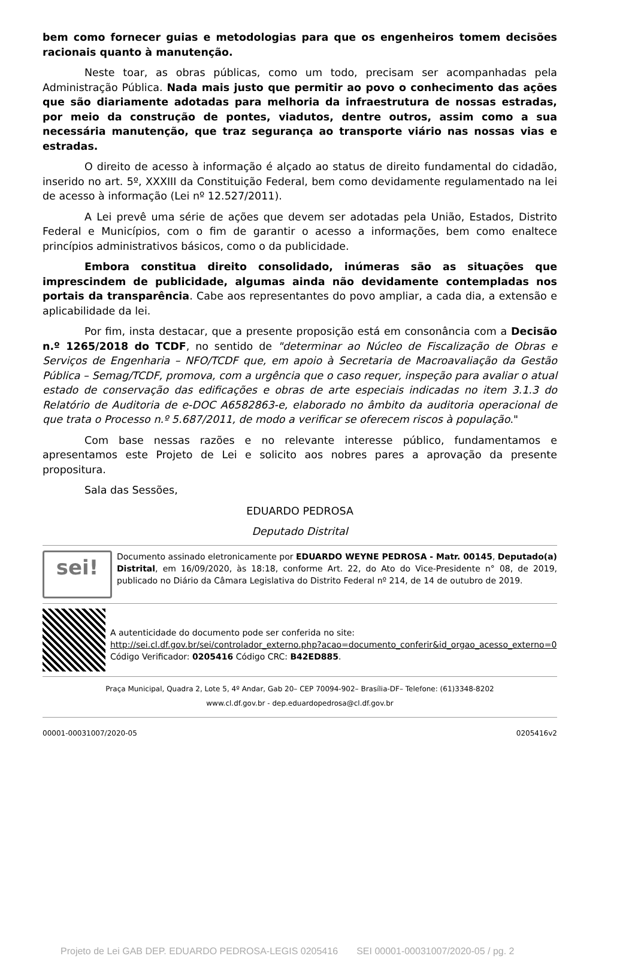bem como fornecer guias e metodologias para que os engenheiros tomem decisões racionais quanto à manutenção.
Neste toar, as obras públicas, como um todo, precisam ser acompanhadas pela Administração Pública. Nada mais justo que permitir ao povo o conhecimento das ações que são diariamente adotadas para melhoria da infraestrutura de nossas estradas, por meio da construção de pontes, viadutos, dentre outros, assim como a sua necessária manutenção, que traz segurança ao transporte viário nas nossas vias e estradas.
O direito de acesso à informação é alçado ao status de direito fundamental do cidadão, inserido no art. 5º, XXXIII da Constituição Federal, bem como devidamente regulamentado na lei de acesso à informação (Lei nº 12.527/2011).
A Lei prevê uma série de ações que devem ser adotadas pela União, Estados, Distrito Federal e Municípios, com o fim de garantir o acesso a informações, bem como enaltece princípios administrativos básicos, como o da publicidade.
Embora constitua direito consolidado, inúmeras são as situações que imprescindem de publicidade, algumas ainda não devidamente contempladas nos portais da transparência. Cabe aos representantes do povo ampliar, a cada dia, a extensão e aplicabilidade da lei.
Por fim, insta destacar, que a presente proposição está em consonância com a Decisão n.º 1265/2018 do TCDF, no sentido de "determinar ao Núcleo de Fiscalização de Obras e Serviços de Engenharia – NFO/TCDF que, em apoio à Secretaria de Macroavaliação da Gestão Pública – Semag/TCDF, promova, com a urgência que o caso requer, inspeção para avaliar o atual estado de conservação das edificações e obras de arte especiais indicadas no item 3.1.3 do Relatório de Auditoria de e-DOC A6582863-e, elaborado no âmbito da auditoria operacional de que trata o Processo n.º 5.687/2011, de modo a verificar se oferecem riscos à população."
Com base nessas razões e no relevante interesse público, fundamentamos e apresentamos este Projeto de Lei e solicito aos nobres pares a aprovação da presente propositura.
Sala das Sessões,
EDUARDO PEDROSA
Deputado Distrital
sei!
Documento assinado eletronicamente por EDUARDO WEYNE PEDROSA - Matr. 00145, Deputado(a) Distrital, em 16/09/2020, às 18:18, conforme Art. 22, do Ato do Vice-Presidente n° 08, de 2019, publicado no Diário da Câmara Legislativa do Distrito Federal nº 214, de 14 de outubro de 2019.
A autenticidade do documento pode ser conferida no site:
http://sei.cl.df.gov.br/sei/controlador_externo.php?acao=documento_conferir&id_orgao_acesso_externo=0
Código Verificador: 0205416 Código CRC: B42ED885.
Praça Municipal, Quadra 2, Lote 5, 4º Andar, Gab 20– CEP 70094-902– Brasília-DF– Telefone: (61)3348-8202
www.cl.df.gov.br - dep.eduardopedrosa@cl.df.gov.br
00001-00031007/2020-05 0205416v2
Projeto de Lei GAB DEP. EDUARDO PEDROSA-LEGIS 0205416 SEI 00001-00031007/2020-05 / pg. 2